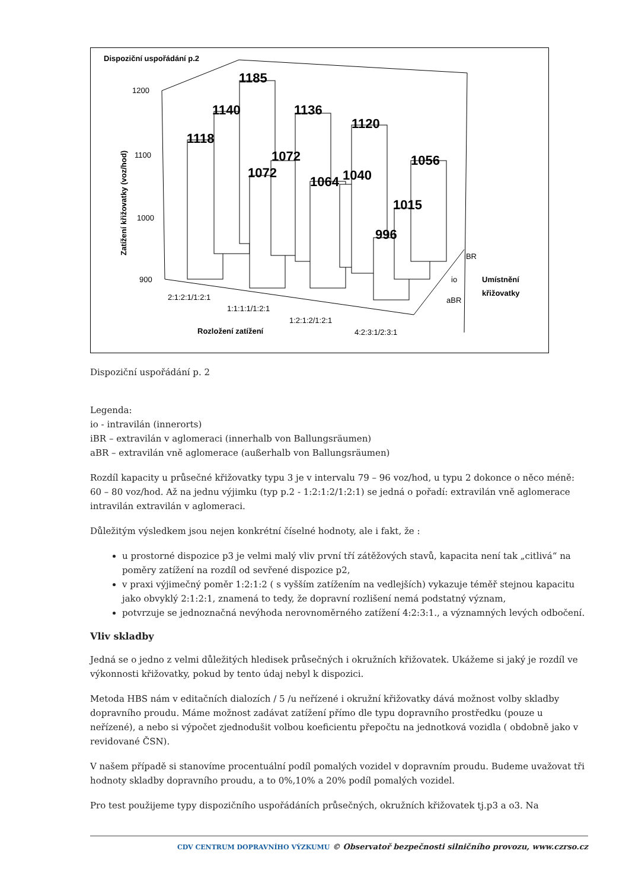Dispoziční uspořádání p.2
1200
1100
1000
900
Zatížení křižovatky (voz/hod)
1118
1140
1185
1072
1072
1136
1064
1040
1120
996
1015
1056
2:1:2:1/1:2:1
1:1:1:1/1:2:1
1:2:1:2/1:2:1
4:2:3:1/2:3:1
Rozložení zatížení
aBR
io
iBR
Umístnění
křižovatky
Dispoziční uspořádání p. 2
Legenda:
io - intravilán (innerorts)
iBR – extravilán v aglomeraci (innerhalb von Ballungsräumen)
aBR – extravilán vně aglomerace (außerhalb von Ballungsräumen)
Rozdíl kapacity u průsečné křižovatky typu 3 je v intervalu 79 – 96 voz/hod, u typu 2 dokonce o něco méně: 60 – 80 voz/hod. Až na jednu výjimku (typ p.2 - 1:2:1:2/1:2:1) se jedná o pořadí: extravilán vně aglomerace intravilán extravilán v aglomeraci.
Důležitým výsledkem jsou nejen konkrétní číselné hodnoty, ale i fakt, že :
u prostorné dispozice p3 je velmi malý vliv první tří zátěžových stavů, kapacita není tak „citlivá“ na poměry zatížení na rozdíl od sevřené dispozice p2,
v praxi výjimečný poměr 1:2:1:2 ( s vyšším zatížením na vedlejších) vykazuje téměř stejnou kapacitu jako obvyklý 2:1:2:1, znamená to tedy, že dopravní rozlišení nemá podstatný význam,
potvrzuje se jednoznačná nevýhoda nerovnoměrného zatížení 4:2:3:1., a významných levých odbočení.
Vliv skladby
Jedná se o jedno z velmi důležitých hledisek průsečných i okružních křižovatek. Ukážeme si jaký je rozdíl ve výkonnosti křižovatky, pokud by tento údaj nebyl k dispozici.
Metoda HBS nám v editačních dialozích / 5 /u neřízené i okružní křižovatky dává možnost volby skladby dopravního proudu. Máme možnost zadávat zatížení přímo dle typu dopravního prostředku (pouze u neřízené), a nebo si výpočet zjednodušit volbou koeficientu přepočtu na jednotková vozidla ( obdobně jako v revidované ČSN).
V našem případě si stanovíme procentuální podíl pomalých vozidel v dopravním proudu. Budeme uvažovat tři hodnoty skladby dopravního proudu, a to 0%,10% a 20% podíl pomalých vozidel.
Pro test použijeme typy dispozičního uspořádáních průsečných, okružních křižovatek tj.p3 a o3. Na
CDV CENTRUM DOPRAVNÍHO VÝZKUMU © Observatoř bezpečnosti silničního provozu, www.czrso.cz